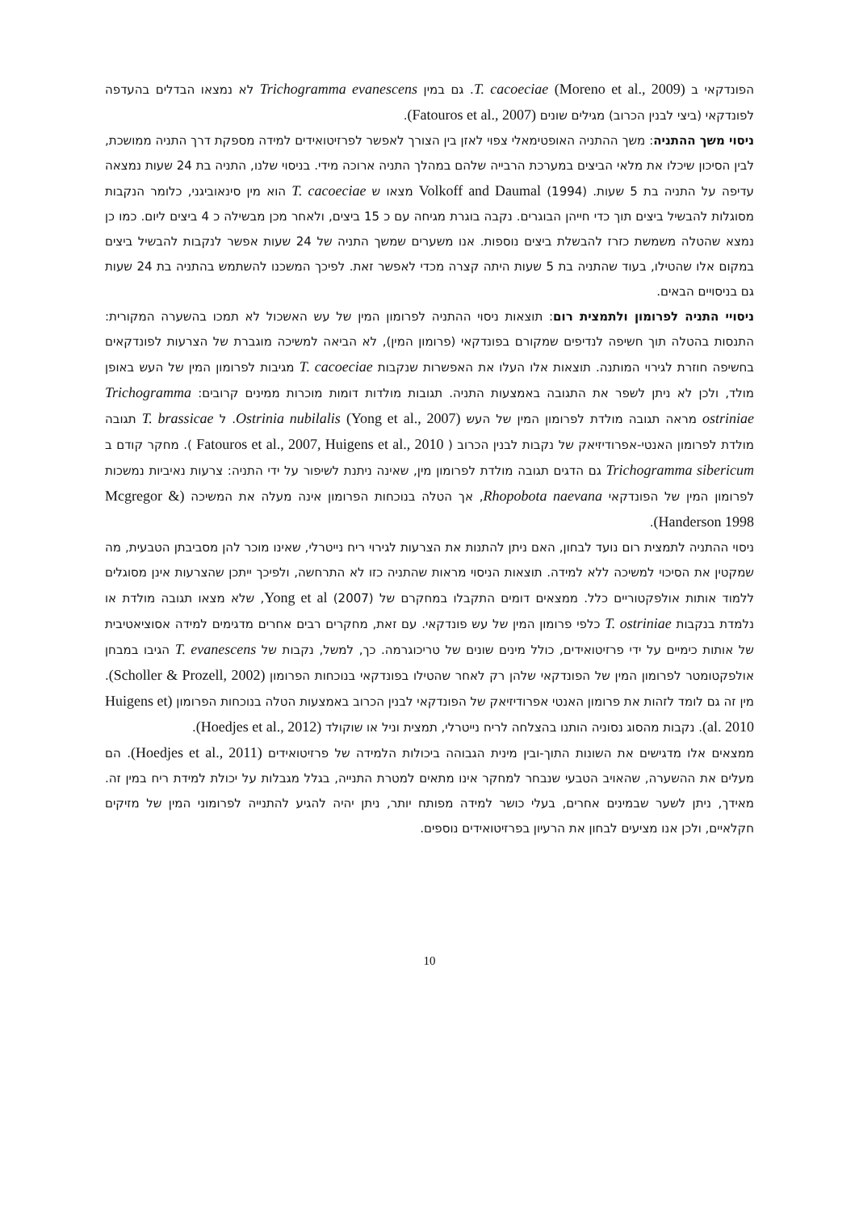הפונדקאי ב T. cacoeciae (Moreno et al., 2009). גם במין Trichogramma evanescens לא נמצאו הבדלים בהעדפה לפונדקאי (ביצי לבנין הכרוב) מגילים שונים (Fatouros et al., 2007).
ניסוי משך ההתניה: משך ההתניה האופטימאלי צפוי לאזן בין הצורך לאפשר לפרזיטואידים למידה מספקת דרך התניה ממושכת, לבין הסיכון שיכלו את מלאי הביצים במערכת הרבייה שלהם במהלך התניה ארוכה מידי. בניסוי שלנו, התניה בת 24 שעות נמצאה עדיפה על התניה בת 5 שעות. Volkoff and Daumal (1994) מצאו ש T. cacoeciae הוא מין סינאוביגני, כלומר הנקבות מסוגלות להבשיל ביצים תוך כדי חייהן הבוגרים. נקבה בוגרת מגיחה עם כ 15 ביצים, ולאחר מכן מבשילה כ 4 ביצים ליום. כמו כן נמצא שהטלה משמשת כזרז להבשלת ביצים נוספות. אנו משערים שמשך התניה של 24 שעות אפשר לנקבות להבשיל ביצים במקום אלו שהטילו, בעוד שהתניה בת 5 שעות היתה קצרה מכדי לאפשר זאת. לפיכך המשכנו להשתמש בהתניה בת 24 שעות גם בניסויים הבאים.
ניסויי התניה לפרומון ולתמצית רום: תוצאות ניסוי ההתניה לפרומון המין של עש האשכול לא תמכו בהשערה המקורית: התנסות בהטלה תוך חשיפה לנדיפים שמקורם בפונדקאי (פרומון המין), לא הביאה למשיכה מוגברת של הצרעות לפונדקאים בחשיפה חוזרת לגירוי המותנה. תוצאות אלו העלו את האפשרות שנקבות T. cacoeciae מגיבות לפרומון המין של העש באופן מולד, ולכן לא ניתן לשפר את התגובה באמצעות התניה. תגובות מולדות דומות מוכרות ממינים קרובים: Trichogramma ostriniae מראה תגובה מולדת לפרומון המין של העש Ostrinia nubilalis (Yong et al., 2007). ל T. brassicae תגובה מולדת לפרומון האנטי-אפרודיזיאק של נקבות לבנין הכרוב ( Fatouros et al., 2007, Huigens et al., 2010 ). מחקר קודם ב Trichogramma sibericum גם הדגים תגובה מולדת לפרומון מין, שאינה ניתנת לשיפור על ידי התניה: צרעות נאיביות נמשכות לפרומון המין של הפונדקאי Rhopobota naevana, אך הטלה בנוכחות הפרומון אינה מעלה את המשיכה (Mcgregor & Handerson 1998).
ניסוי ההתניה לתמצית רום נועד לבחון, האם ניתן להתנות את הצרעות לגירוי ריח נייטרלי, שאינו מוכר להן מסביבתן הטבעית, מה שמקטין את הסיכוי למשיכה ללא למידה. תוצאות הניסוי מראות שהתניה כזו לא התרחשה, ולפיכך ייתכן שהצרעות אינן מסוגלים ללמוד אותות אולפקטוריים כלל. ממצאים דומים התקבלו במחקרם של Yong et al (2007), שלא מצאו תגובה מולדת או נלמדת בנקבות T. ostriniae כלפי פרומון המין של עש פונדקאי. עם זאת, מחקרים רבים אחרים מדגימים למידה אסוציאטיבית של אותות כימיים על ידי פרזיטואידים, כולל מינים שונים של טריכוגרמה. כך, למשל, נקבות של T. evanescens הגיבו במבחן אולפקטומטר לפרומון המין של הפונדקאי שלהן רק לאחר שהטילו בפונדקאי בנוכחות הפרומון (Scholler & Prozell, 2002). מין זה גם לומד לזהות את פרומון האנטי אפרודיזיאק של הפונדקאי לבנין הכרוב באמצעות הטלה בנוכחות הפרומון (Huigens et al. 2010). נקבות מהסוג נסוניה הותנו בהצלחה לריח נייטרלי, תמצית וניל או שוקולד (Hoedjes et al., 2012).
ממצאים אלו מדגישים את השונות התוך-ובין מינית הגבוהה ביכולות הלמידה של פרזיטואידים (Hoedjes et al., 2011). הם מעלים את ההשערה, שהאויב הטבעי שנבחר למחקר אינו מתאים למטרת התנייה, בגלל מגבלות על יכולת למידת ריח במין זה. מאידך, ניתן לשער שבמינים אחרים, בעלי כושר למידה מפותח יותר, ניתן יהיה להגיע להתנייה לפרומוני המין של מזיקים חקלאיים, ולכן אנו מציעים לבחון את הרעיון בפרזיטואידים נוספים.
10